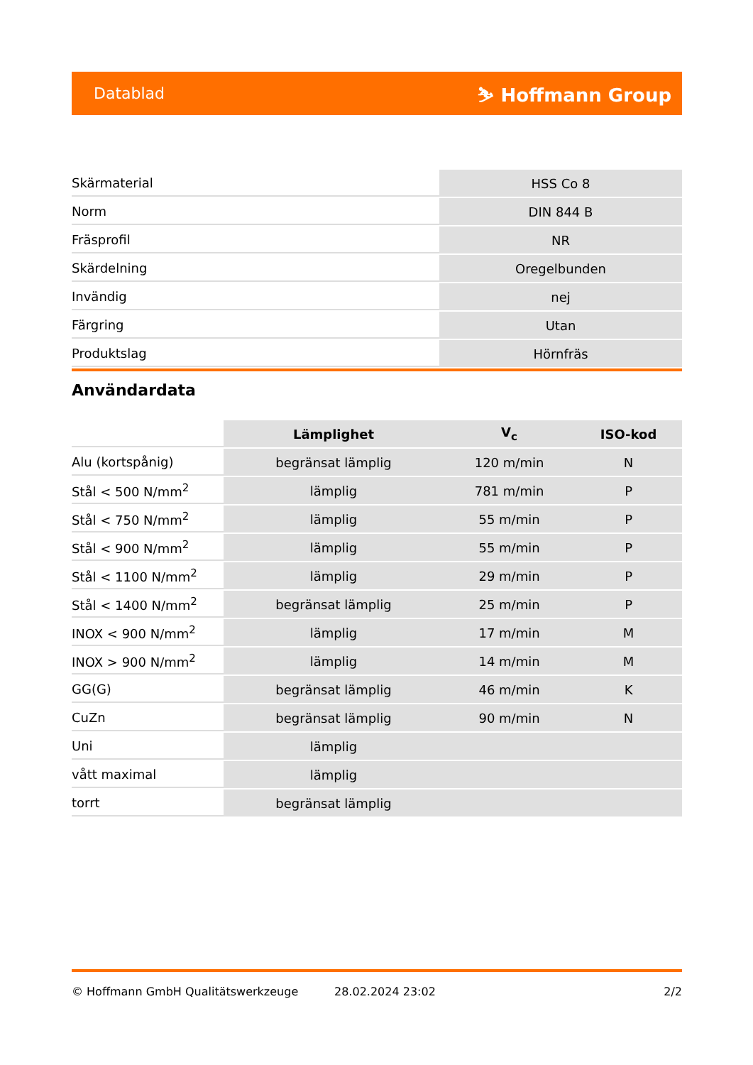Datablad ⛷ Hoffmann Group
| Skärmaterial | HSS Co 8 |
| Norm | DIN 844 B |
| Fräsprofil | NR |
| Skärdelning | Oregelbunden |
| Invändig | nej |
| Färgring | Utan |
| Produktslag | Hörnfräs |
Användardata
| | Lämplighet | V<sub>c</sub> | ISO-kod |
| Alu (kortspånig) | begränsat lämplig | 120 m/min | N |
| Stål < 500 N/mm<sup>2</sup> | lämplig | 781 m/min | P |
| Stål < 750 N/mm<sup>2</sup> | lämplig | 55 m/min | P |
| Stål < 900 N/mm<sup>2</sup> | lämplig | 55 m/min | P |
| Stål < 1100 N/mm<sup>2</sup> | lämplig | 29 m/min | P |
| Stål < 1400 N/mm<sup>2</sup> | begränsat lämplig | 25 m/min | P |
| INOX < 900 N/mm<sup>2</sup> | lämplig | 17 m/min | M |
| INOX > 900 N/mm<sup>2</sup> | lämplig | 14 m/min | M |
| GG(G) | begränsat lämplig | 46 m/min | K |
| CuZn | begränsat lämplig | 90 m/min | N |
| Uni | lämplig | | |
| vått maximal | lämplig | | |
| torrt | begränsat lämplig | | |
© Hoffmann GmbH Qualitätswerkzeuge 28.02.2024 23:02 2/2